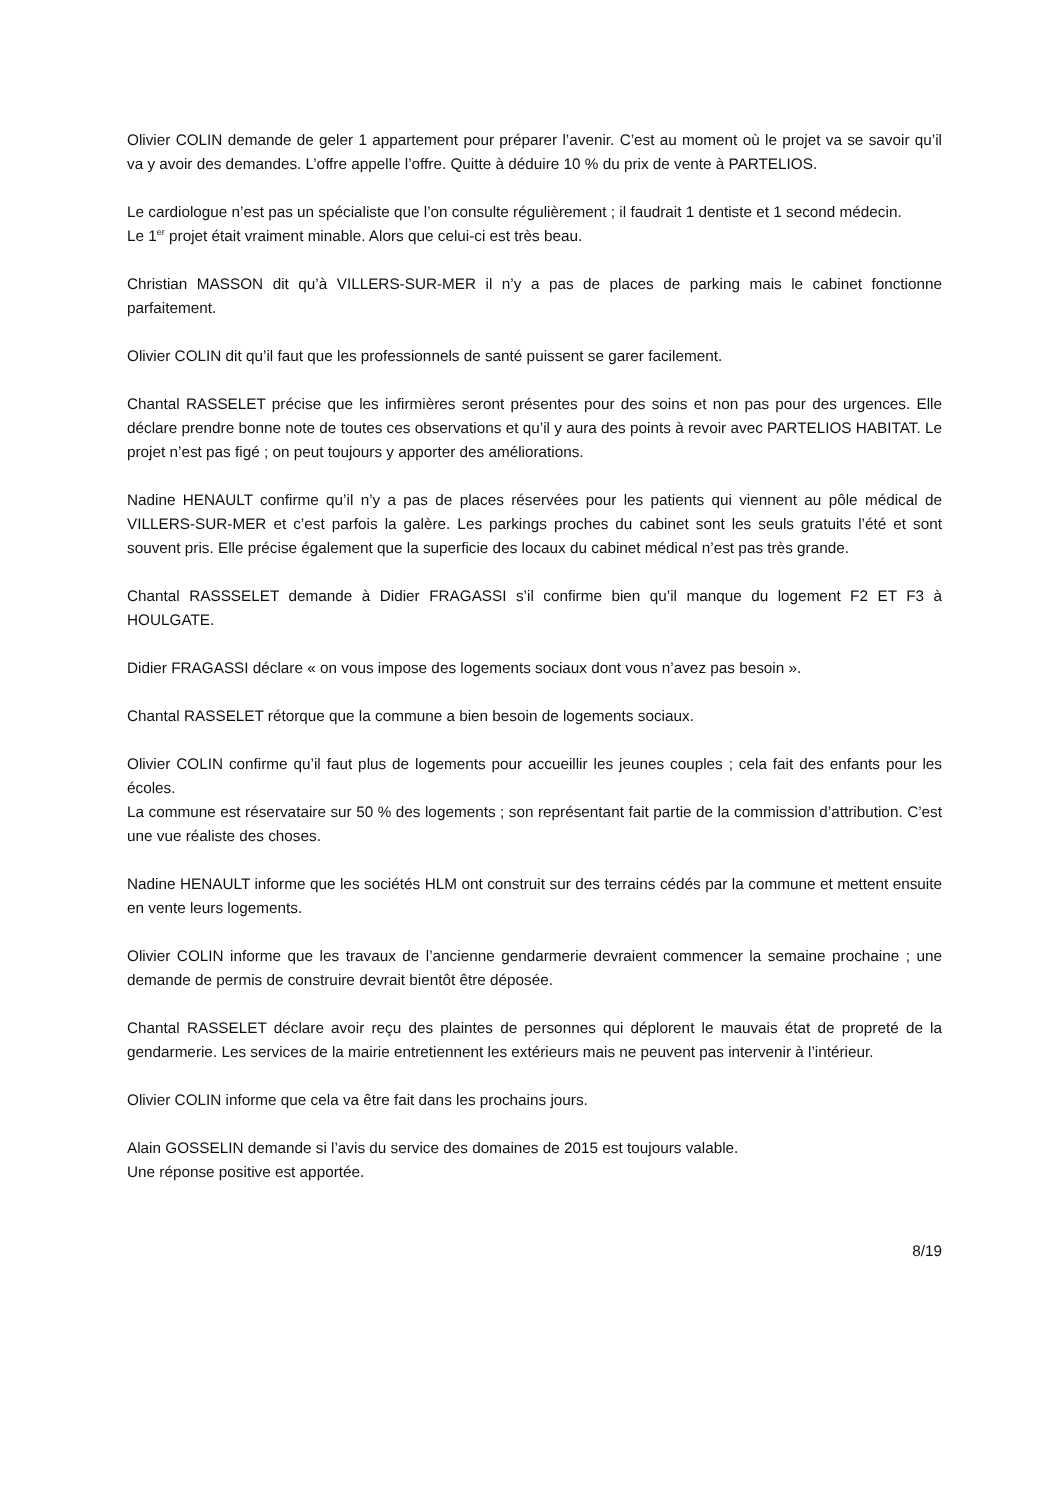Olivier COLIN demande de geler 1 appartement pour préparer l’avenir. C’est au moment où le projet va se savoir qu’il va y avoir des demandes. L’offre appelle l’offre. Quitte à déduire 10 % du prix de vente à PARTELIOS.
Le cardiologue n’est pas un spécialiste que l’on consulte régulièrement ; il faudrait 1 dentiste et 1 second médecin.
Le 1<sup>er</sup> projet était vraiment minable. Alors que celui-ci est très beau.
Christian MASSON dit qu’à VILLERS-SUR-MER il n’y a pas de places de parking mais le cabinet fonctionne parfaitement.
Olivier COLIN dit qu’il faut que les professionnels de santé puissent se garer facilement.
Chantal RASSELET précise que les infirmières seront présentes pour des soins et non pas pour des urgences. Elle déclare prendre bonne note de toutes ces observations et qu’il y aura des points à revoir avec PARTELIOS HABITAT. Le projet n’est pas figé ; on peut toujours y apporter des améliorations.
Nadine HENAULT confirme qu’il n’y a pas de places réservées pour les patients qui viennent au pôle médical de VILLERS-SUR-MER et c’est parfois la galère. Les parkings proches du cabinet sont les seuls gratuits l’été et sont souvent pris. Elle précise également que la superficie des locaux du cabinet médical n’est pas très grande.
Chantal RASSSELET demande à Didier FRAGASSI s’il confirme bien qu’il manque du logement F2 ET F3 à HOULGATE.
Didier FRAGASSI déclare « on vous impose des logements sociaux dont vous n’avez pas besoin ».
Chantal RASSELET rétorque que la commune a bien besoin de logements sociaux.
Olivier COLIN confirme qu’il faut plus de logements pour accueillir les jeunes couples ; cela fait des enfants pour les écoles.
La commune est réservataire sur 50 % des logements ; son représentant fait partie de la commission d’attribution. C’est une vue réaliste des choses.
Nadine HENAULT informe que les sociétés HLM ont construit sur des terrains cédés par la commune et mettent ensuite en vente leurs logements.
Olivier COLIN informe que les travaux de l’ancienne gendarmerie devraient commencer la semaine prochaine ; une demande de permis de construire devrait bientôt être déposée.
Chantal RASSELET déclare avoir reçu des plaintes de personnes qui déplorent le mauvais état de propreté de la gendarmerie. Les services de la mairie entretiennent les extérieurs mais ne peuvent pas intervenir à l’intérieur.
Olivier COLIN informe que cela va être fait dans les prochains jours.
Alain GOSSELIN demande si l’avis du service des domaines de 2015 est toujours valable.
Une réponse positive est apportée.
8/19